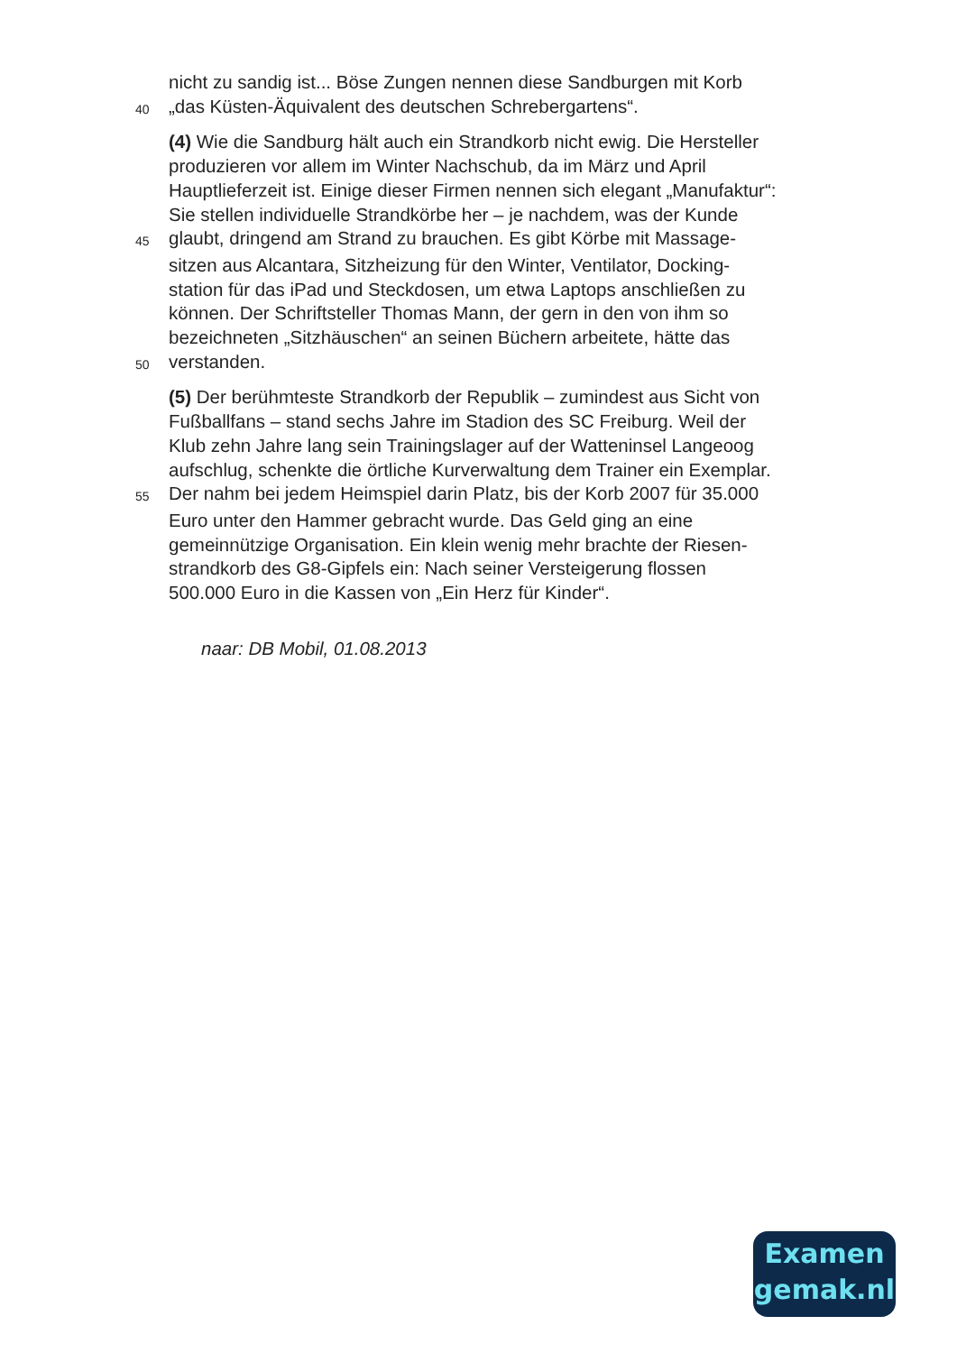nicht zu sandig ist... Böse Zungen nennen diese Sandburgen mit Korb
40 „das Küsten-Äquivalent des deutschen Schrebergartens“.
(4) Wie die Sandburg hält auch ein Strandkorb nicht ewig. Die Hersteller
produzieren vor allem im Winter Nachschub, da im März und April
Hauptlieferzeit ist. Einige dieser Firmen nennen sich elegant „Manufaktur“:
Sie stellen individuelle Strandkörbe her – je nachdem, was der Kunde
45 glaubt, dringend am Strand zu brauchen. Es gibt Körbe mit Massage-
sitzen aus Alcantara, Sitzheizung für den Winter, Ventilator, Docking-
station für das iPad und Steckdosen, um etwa Laptops anschließen zu
können. Der Schriftsteller Thomas Mann, der gern in den von ihm so
bezeichneten „Sitzhäuschen“ an seinen Büchern arbeitete, hätte das
50 verstanden.
(5) Der berühmteste Strandkorb der Republik – zumindest aus Sicht von
Fußballfans – stand sechs Jahre im Stadion des SC Freiburg. Weil der
Klub zehn Jahre lang sein Trainingslager auf der Watteninsel Langeoog
aufschlug, schenkte die örtliche Kurverwaltung dem Trainer ein Exemplar.
55 Der nahm bei jedem Heimspiel darin Platz, bis der Korb 2007 für 35.000
Euro unter den Hammer gebracht wurde. Das Geld ging an eine
gemeinnützige Organisation. Ein klein wenig mehr brachte der Riesen-
strandkorb des G8-Gipfels ein: Nach seiner Versteigerung flossen
500.000 Euro in die Kassen von „Ein Herz für Kinder“.
naar: DB Mobil, 01.08.2013
Examen
gemak.nl